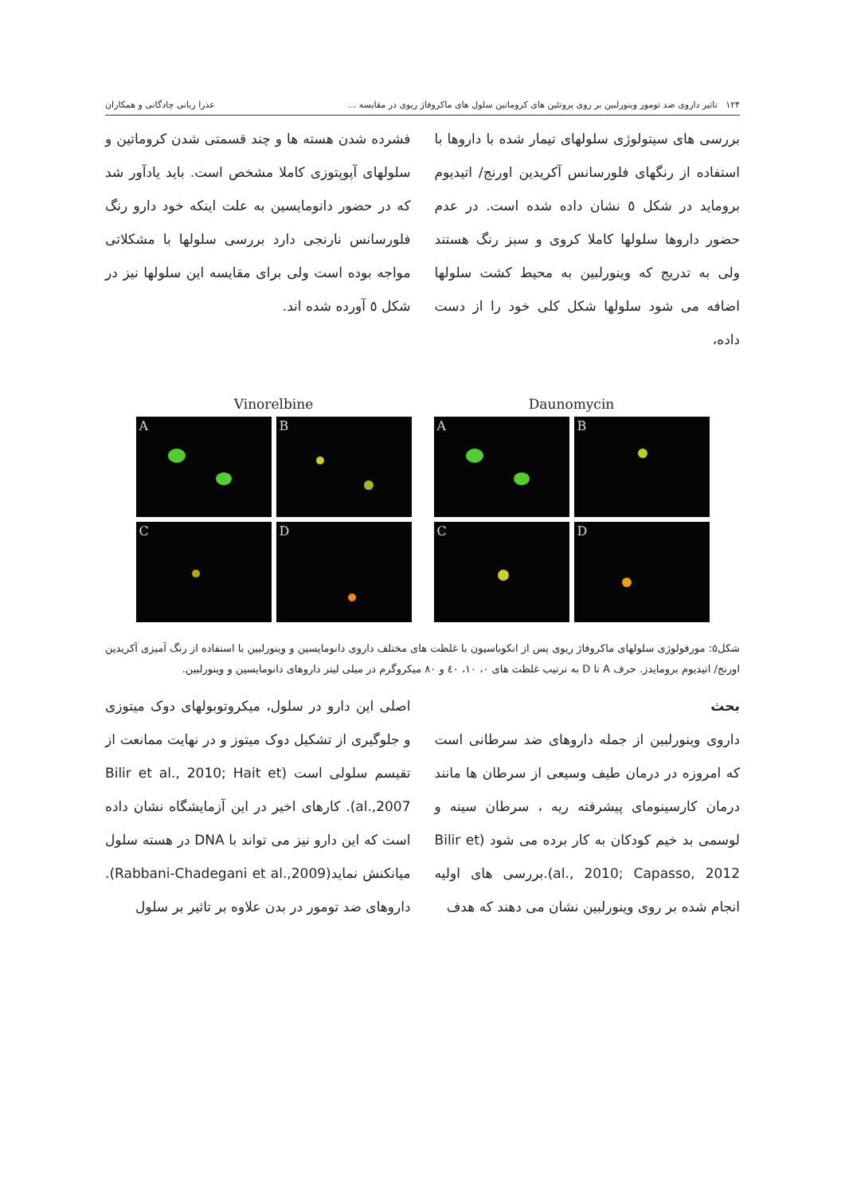۱۲۴ تاثیر داروی ضد تومور وینورلبین بر روی پروتئین های کروماتین سلول های ماکروفاژ ریوی در مقایسه ... عذرا ربانی چادگانی و همکاران
بررسی های سیتولوژی سلولهای تیمار شده با داروها با استفاده از رنگهای فلورسانس آکریدین اورنج/ اتیدیوم بروماید در شکل ٥ نشان داده شده است. در عدم حضور داروها سلولها کاملا کروی و سبز رنگ هستند ولی به تدریج که وینورلبین به محیط کشت سلولها اضافه می شود سلولها شکل کلی خود را از دست داده،
فشرده شدن هسته ها و چند قسمتی شدن کروماتین و سلولهای آپوپتوزی کاملا مشخص است. باید یادآور شد که در حضور دانومایسین به علت اینکه خود دارو رنگ فلورسانس نارنجی دارد بررسی سلولها با مشکلاتی مواجه بوده است ولی برای مقایسه این سلولها نیز در شکل ٥ آورده شده اند.
Vinorelbine
A
B
C
D
Daunomycin
A
B
C
D
شکل٥: مورفولوژی سلولهای ماکروفاژ ریوی پس از انکوباسیون با غلظت های مختلف داروی دانومایسین و وینورلبین با استفاده از رنگ آمیزی آکریدین اورنج/ اتیدیوم برومایدز. حرف A تا D به ترتیب غلظت های ۰، ۱۰، ٤۰ و ۸۰ میکروگرم در میلی لیتر داروهای دانومایسین و وینورلبین.
بحث
داروی وینورلبین از جمله داروهای ضد سرطانی است که امروزه در درمان طیف وسیعی از سرطان ها مانند درمان کارسینومای پیشرفته ریه ، سرطان سینه و لوسمی بد خیم کودکان به کار برده می شود (Bilir et al., 2010; Capasso, 2012).بررسی های اولیه انجام شده بر روی وینورلبین نشان می دهند که هدف
اصلی این دارو در سلول، میکروتوبولهای دوک میتوزی و جلوگیری از تشکیل دوک میتوز و در نهایت ممانعت از تقیسم سلولی است (Bilir et al., 2010; Hait et al.,2007). کارهای اخیر در این آزمایشگاه نشان داده است که این دارو نیز می تواند با DNA در هسته سلول میانکنش نماید(Rabbani-Chadegani et al.,2009). داروهای ضد تومور در بدن علاوه بر تاثیر بر سلول